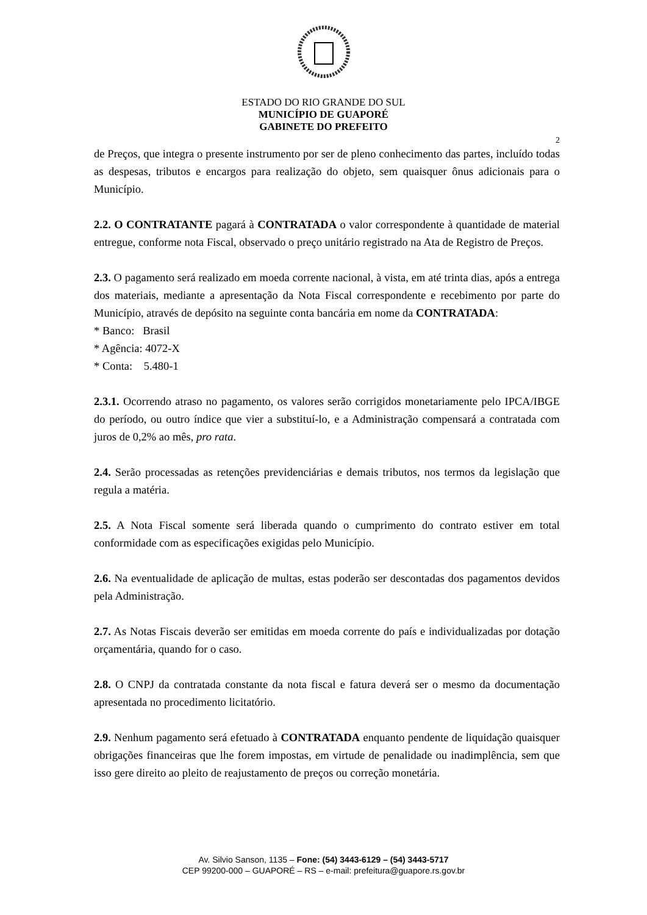ESTADO DO RIO GRANDE DO SUL
MUNICÍPIO DE GUAPORÉ
GABINETE DO PREFEITO
2
de Preços, que integra o presente instrumento por ser de pleno conhecimento das partes, incluído todas as despesas, tributos e encargos para realização do objeto, sem quaisquer ônus adicionais para o Município.
2.2. O CONTRATANTE pagará à CONTRATADA o valor correspondente à quantidade de material entregue, conforme nota Fiscal, observado o preço unitário registrado na Ata de Registro de Preços.
2.3. O pagamento será realizado em moeda corrente nacional, à vista, em até trinta dias, após a entrega dos materiais, mediante a apresentação da Nota Fiscal correspondente e recebimento por parte do Município, através de depósito na seguinte conta bancária em nome da CONTRATADA:
* Banco: Brasil
* Agência: 4072-X
* Conta: 5.480-1
2.3.1. Ocorrendo atraso no pagamento, os valores serão corrigidos monetariamente pelo IPCA/IBGE do período, ou outro índice que vier a substituí-lo, e a Administração compensará a contratada com juros de 0,2% ao mês, pro rata.
2.4. Serão processadas as retenções previdenciárias e demais tributos, nos termos da legislação que regula a matéria.
2.5. A Nota Fiscal somente será liberada quando o cumprimento do contrato estiver em total conformidade com as especificações exigidas pelo Município.
2.6. Na eventualidade de aplicação de multas, estas poderão ser descontadas dos pagamentos devidos pela Administração.
2.7. As Notas Fiscais deverão ser emitidas em moeda corrente do país e individualizadas por dotação orçamentária, quando for o caso.
2.8. O CNPJ da contratada constante da nota fiscal e fatura deverá ser o mesmo da documentação apresentada no procedimento licitatório.
2.9. Nenhum pagamento será efetuado à CONTRATADA enquanto pendente de liquidação quaisquer obrigações financeiras que lhe forem impostas, em virtude de penalidade ou inadimplência, sem que isso gere direito ao pleito de reajustamento de preços ou correção monetária.
Av. Silvio Sanson, 1135 – Fone: (54) 3443-6129 – (54) 3443-5717
CEP 99200-000 – GUAPORÉ – RS – e-mail: prefeitura@guapore.rs.gov.br